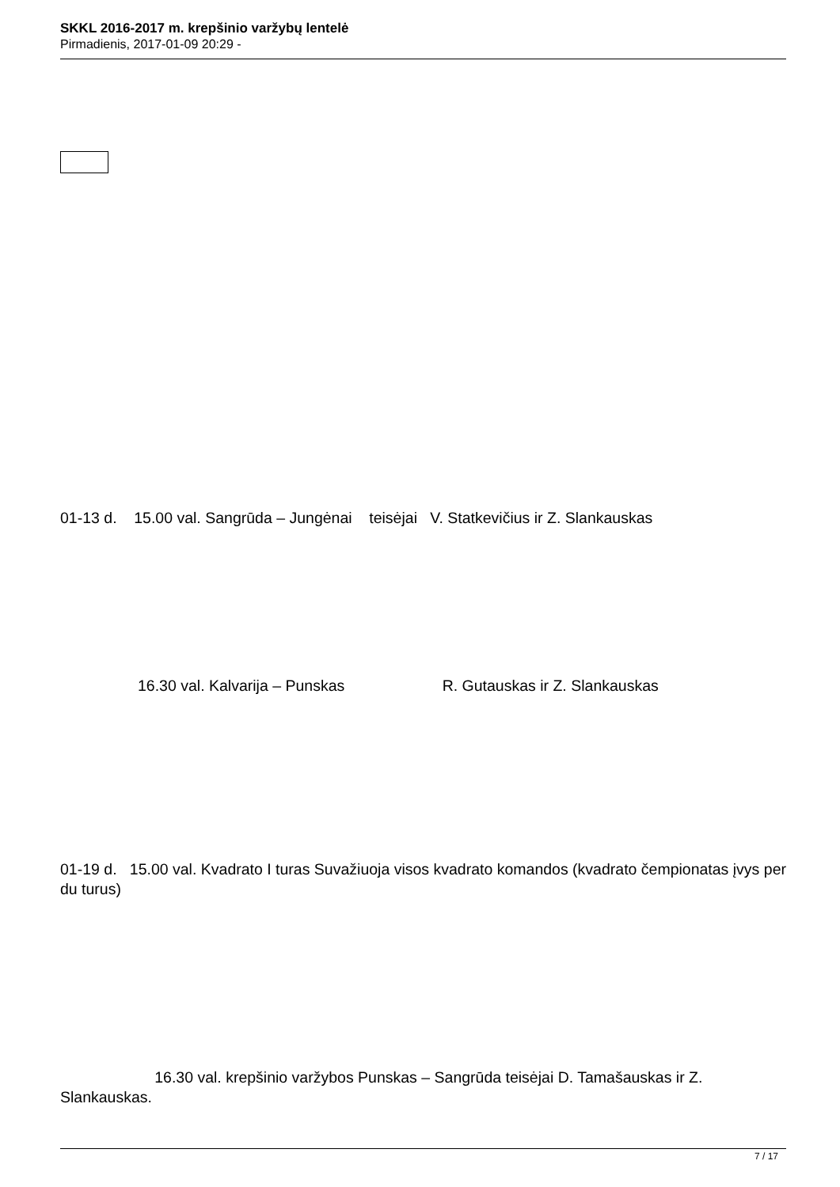SKKL 2016-2017 m. krepšinio varžybų lentelė
Pirmadienis, 2017-01-09 20:29 -
01-13 d. 15.00 val. Sangrūda – Jungėnai teisėjai V. Statkevičius ir Z. Slankauskas
16.30 val. Kalvarija – Punskas R. Gutauskas ir Z. Slankauskas
01-19 d. 15.00 val. Kvadrato I turas Suvažiuoja visos kvadrato komandos (kvadrato čempionatas įvys per du turus)
16.30 val. krepšinio varžybos Punskas – Sangrūda teisėjai D. Tamašauskas ir Z. Slankauskas.
7 / 17